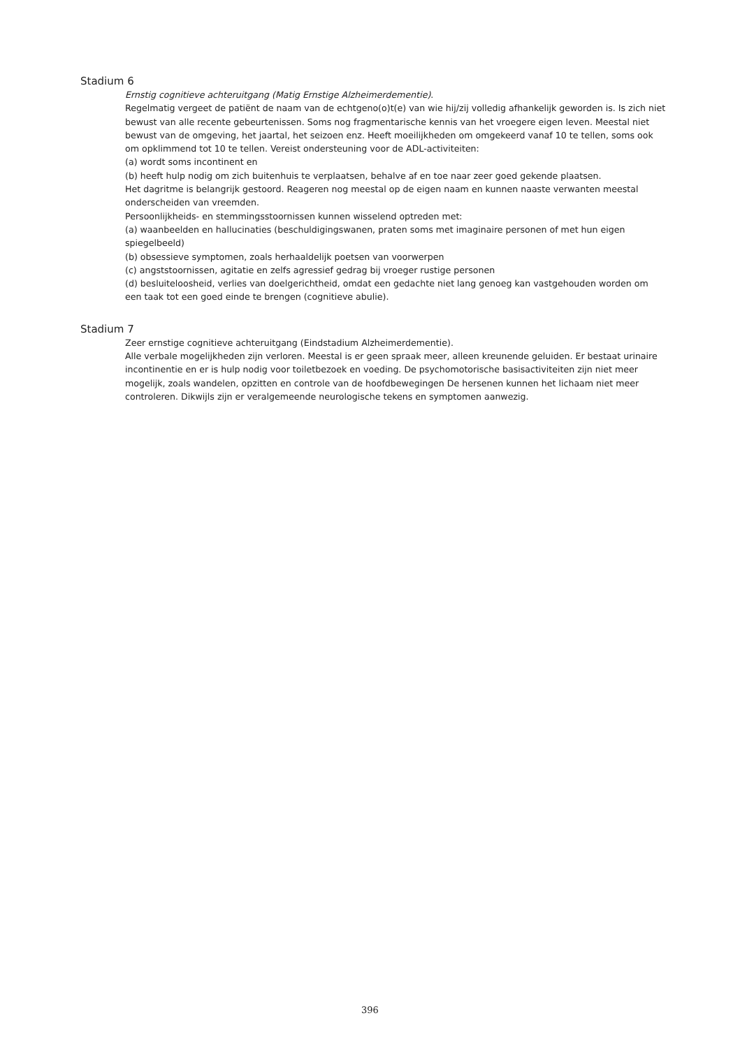Stadium 6
Ernstig cognitieve achteruitgang (Matig Ernstige Alzheimerdementie).
Regelmatig vergeet de patiënt de naam van de echtgeno(o)t(e) van wie hij/zij volledig afhankelijk geworden is. Is zich niet bewust van alle recente gebeurtenissen. Soms nog fragmentarische kennis van het vroegere eigen leven. Meestal niet bewust van de omgeving, het jaartal, het seizoen enz. Heeft moeilijkheden om omgekeerd vanaf 10 te tellen, soms ook om opklimmend tot 10 te tellen. Vereist ondersteuning voor de ADL-activiteiten:
(a) wordt soms incontinent en
(b) heeft hulp nodig om zich buitenhuis te verplaatsen, behalve af en toe naar zeer goed gekende plaatsen.
Het dagritme is belangrijk gestoord. Reageren nog meestal op de eigen naam en kunnen naaste verwanten meestal onderscheiden van vreemden.
Persoonlijkheids- en stemmingsstoornissen kunnen wisselend optreden met:
(a) waanbeelden en hallucinaties (beschuldigingswanen, praten soms met imaginaire personen of met hun eigen spiegelbeeld)
(b) obsessieve symptomen, zoals herhaaldelijk poetsen van voorwerpen
(c) angststoornissen, agitatie en zelfs agressief gedrag bij vroeger rustige personen
(d) besluiteloosheid, verlies van doelgerichtheid, omdat een gedachte niet lang genoeg kan vastgehouden worden om een taak tot een goed einde te brengen (cognitieve abulie).
Stadium 7
Zeer ernstige cognitieve achteruitgang (Eindstadium Alzheimerdementie).
Alle verbale mogelijkheden zijn verloren. Meestal is er geen spraak meer, alleen kreunende geluiden. Er bestaat urinaire incontinentie en er is hulp nodig voor toiletbezoek en voeding. De psychomotorische basisactiviteiten zijn niet meer mogelijk, zoals wandelen, opzitten en controle van de hoofdbewegingen De hersenen kunnen het lichaam niet meer controleren. Dikwijls zijn er veralgemeende neurologische tekens en symptomen aanwezig.
396